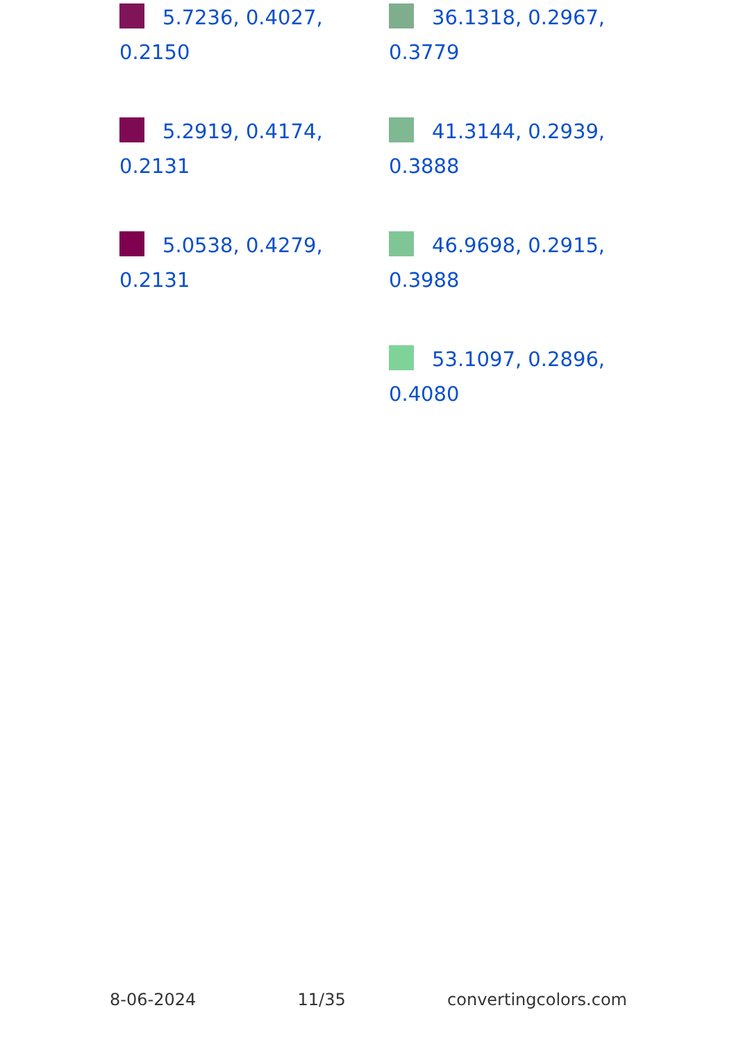5.7236, 0.4027, 0.2150
5.2919, 0.4174, 0.2131
5.0538, 0.4279, 0.2131
36.1318, 0.2967, 0.3779
41.3144, 0.2939, 0.3888
46.9698, 0.2915, 0.3988
53.1097, 0.2896, 0.4080
8-06-2024 11/35 convertingcolors.com